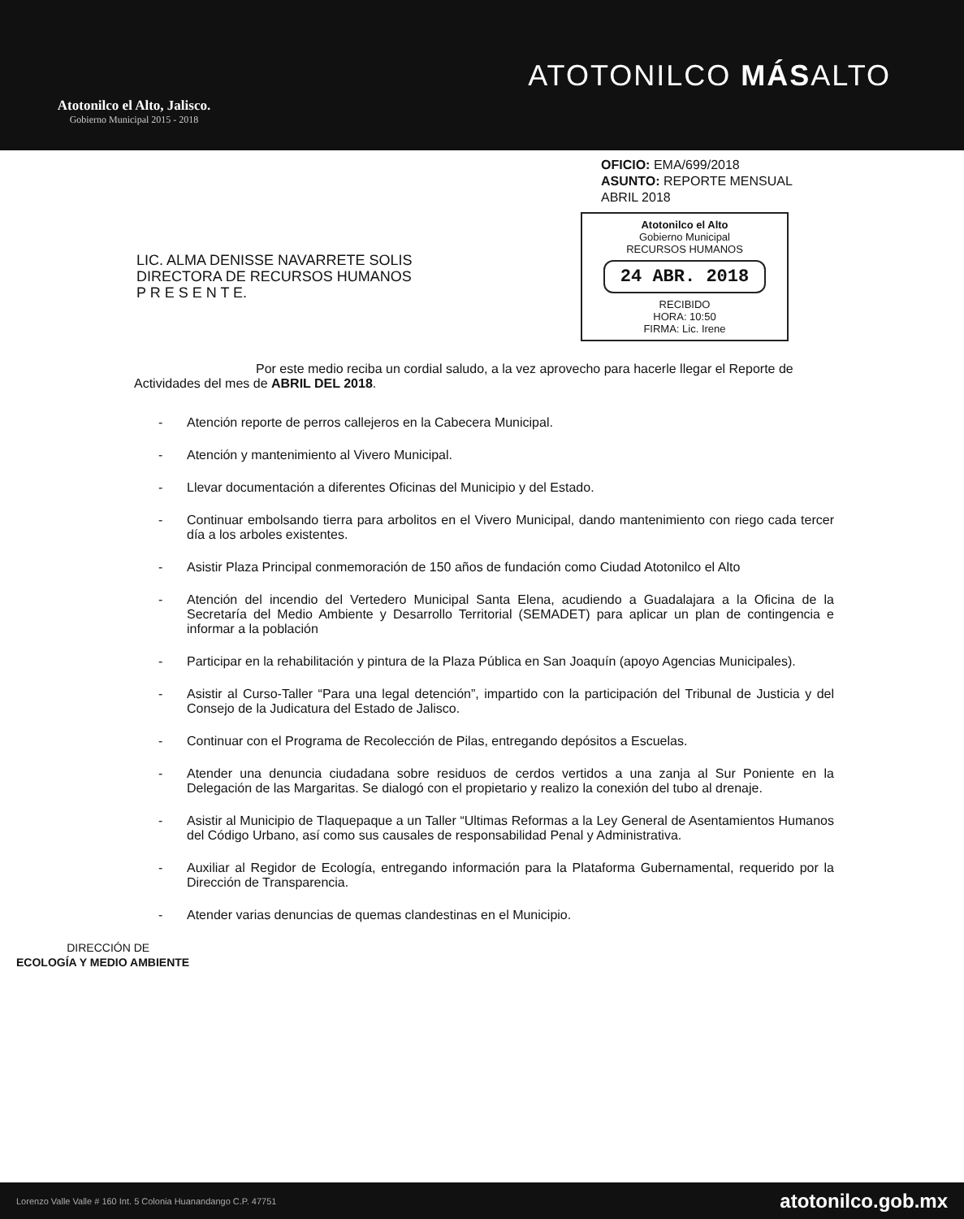Atotonilco el Alto, Jalisco.
Gobierno Municipal 2015 - 2018
ATOTONILCO MÁSALTO
OFICIO: EMA/699/2018
ASUNTO: REPORTE MENSUAL
ABRIL 2018
Atotonilco el Alto
Gobierno Municipal
RECURSOS HUMANOS
24 ABR. 2018
RECIBIDO
HORA: 10:50
FIRMA: Lic. Irene
LIC. ALMA DENISSE NAVARRETE SOLIS
DIRECTORA DE RECURSOS HUMANOS
P R E S E N T E.
Por este medio reciba un cordial saludo, a la vez aprovecho para hacerle llegar el Reporte de Actividades del mes de ABRIL DEL 2018.
- Atención reporte de perros callejeros en la Cabecera Municipal.
- Atención y mantenimiento al Vivero Municipal.
- Llevar documentación a diferentes Oficinas del Municipio y del Estado.
- Continuar embolsando tierra para arbolitos en el Vivero Municipal, dando mantenimiento con riego cada tercer día a los arboles existentes.
- Asistir Plaza Principal conmemoración de 150 años de fundación como Ciudad Atotonilco el Alto
- Atención del incendio del Vertedero Municipal Santa Elena, acudiendo a Guadalajara a la Oficina de la Secretaría del Medio Ambiente y Desarrollo Territorial (SEMADET) para aplicar un plan de contingencia e informar a la población
- Participar en la rehabilitación y pintura de la Plaza Pública en San Joaquín (apoyo Agencias Municipales).
- Asistir al Curso-Taller “Para una legal detención”, impartido con la participación del Tribunal de Justicia y del Consejo de la Judicatura del Estado de Jalisco.
- Continuar con el Programa de Recolección de Pilas, entregando depósitos a Escuelas.
- Atender una denuncia ciudadana sobre residuos de cerdos vertidos a una zanja al Sur Poniente en la Delegación de las Margaritas. Se dialogó con el propietario y realizo la conexión del tubo al drenaje.
- Asistir al Municipio de Tlaquepaque a un Taller “Ultimas Reformas a la Ley General de Asentamientos Humanos del Código Urbano, así como sus causales de responsabilidad Penal y Administrativa.
- Auxiliar al Regidor de Ecología, entregando información para la Plataforma Gubernamental, requerido por la Dirección de Transparencia.
- Atender varias denuncias de quemas clandestinas en el Municipio.
DIRECCIÓN DE
ECOLOGÍA Y MEDIO AMBIENTE
Lorenzo Valle Valle # 160 Int. 5 Colonia Huanandango C.P. 47751 atotonilco.gob.mx